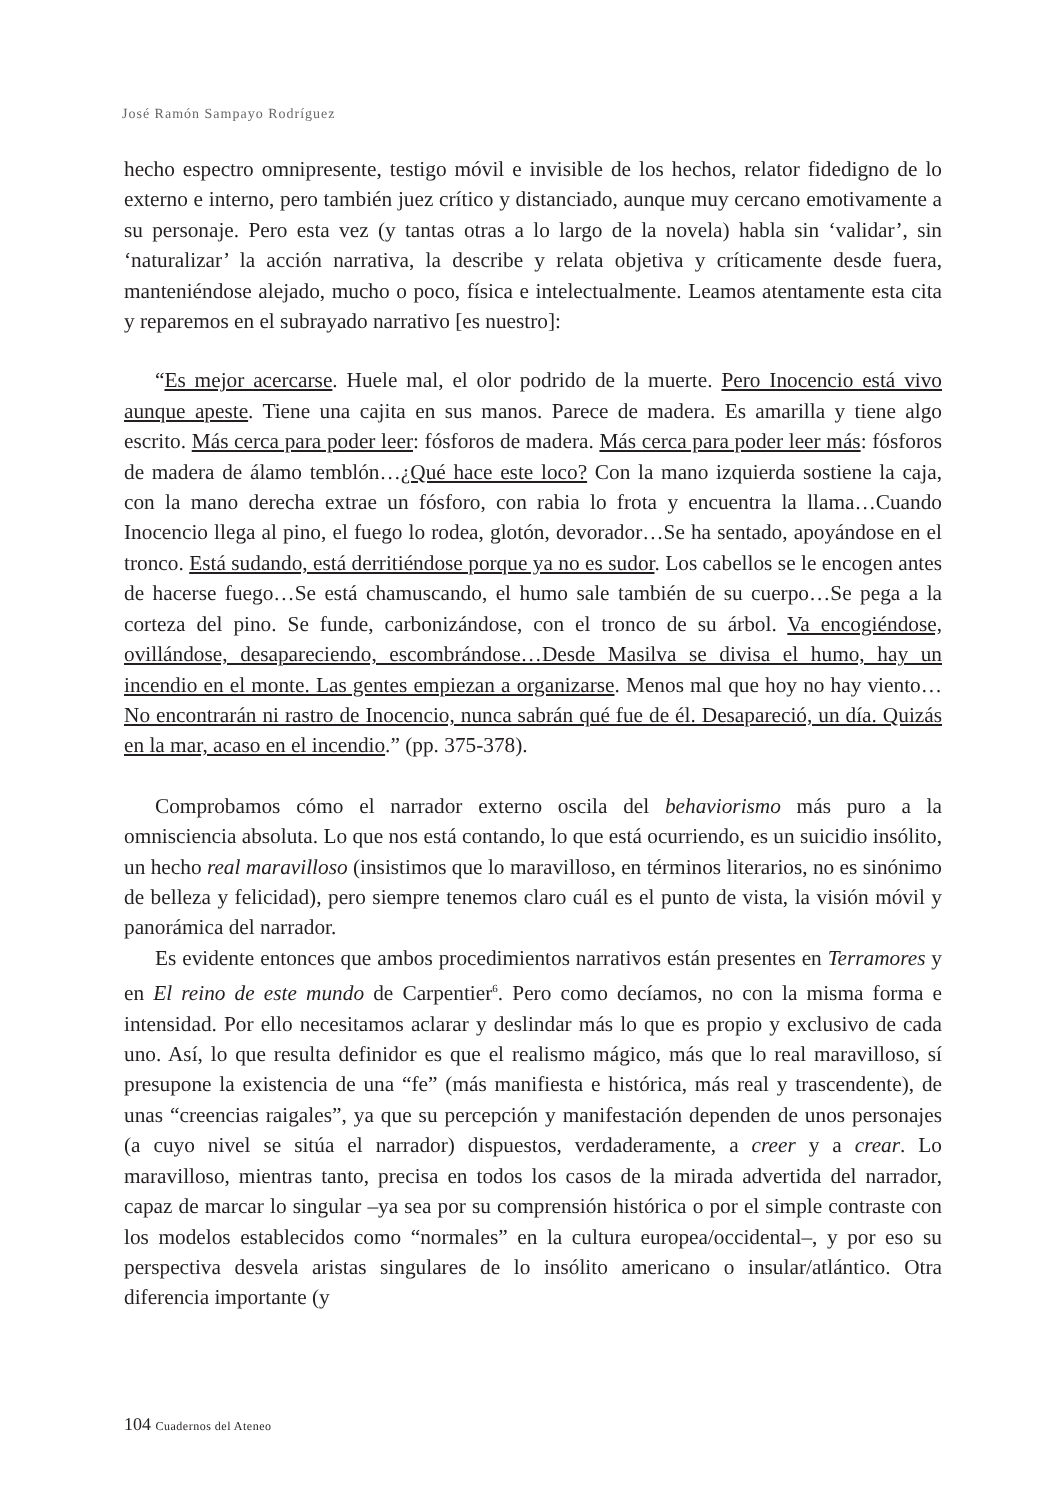José Ramón Sampayo Rodríguez
hecho espectro omnipresente, testigo móvil e invisible de los hechos, relator fidedigno de lo externo e interno, pero también juez crítico y distanciado, aunque muy cercano emotivamente a su personaje. Pero esta vez (y tantas otras a lo largo de la novela) habla sin ‘validar’, sin ‘naturalizar’ la acción narrativa, la describe y relata objetiva y críticamente desde fuera, manteniéndose alejado, mucho o poco, física e intelectualmente. Leamos atentamente esta cita y reparemos en el subrayado narrativo [es nuestro]:
“Es mejor acercarse. Huele mal, el olor podrido de la muerte. Pero Inocencio está vivo aunque apeste. Tiene una cajita en sus manos. Parece de madera. Es amarilla y tiene algo escrito. Más cerca para poder leer: fósforos de madera. Más cerca para poder leer más: fósforos de madera de álamo temblón…¿Qué hace este loco? Con la mano izquierda sostiene la caja, con la mano derecha extrae un fósforo, con rabia lo frota y encuentra la llama…Cuando Inocencio llega al pino, el fuego lo rodea, glotón, devorador…Se ha sentado, apoyándose en el tronco. Está sudando, está derritiéndose porque ya no es sudor. Los cabellos se le encogen antes de hacerse fuego…Se está chamuscando, el humo sale también de su cuerpo…Se pega a la corteza del pino. Se funde, carbonizándose, con el tronco de su árbol. Va encogiéndose, ovillándose, desapareciendo, escombrándose…Desde Masilva se divisa el humo, hay un incendio en el monte. Las gentes empiezan a organizarse. Menos mal que hoy no hay viento…No encontrarán ni rastro de Inocencio, nunca sabrán qué fue de él. Desapareció, un día. Quizás en la mar, acaso en el incendio.” (pp. 375-378).
Comprobamos cómo el narrador externo oscila del behaviorismo más puro a la omnisciencia absoluta. Lo que nos está contando, lo que está ocurriendo, es un suicidio insólito, un hecho real maravilloso (insistimos que lo maravilloso, en términos literarios, no es sinónimo de belleza y felicidad), pero siempre tenemos claro cuál es el punto de vista, la visión móvil y panorámica del narrador.
Es evidente entonces que ambos procedimientos narrativos están presentes en Terramores y en El reino de este mundo de Carpentier<sup>6</sup>. Pero como decíamos, no con la misma forma e intensidad. Por ello necesitamos aclarar y deslindar más lo que es propio y exclusivo de cada uno. Así, lo que resulta definidor es que el realismo mágico, más que lo real maravilloso, sí presupone la existencia de una “fe” (más manifiesta e histórica, más real y trascendente), de unas “creencias raigales”, ya que su percepción y manifestación dependen de unos personajes (a cuyo nivel se sitúa el narrador) dispuestos, verdaderamente, a creer y a crear. Lo maravilloso, mientras tanto, precisa en todos los casos de la mirada advertida del narrador, capaz de marcar lo singular –ya sea por su comprensión histórica o por el simple contraste con los modelos establecidos como “normales” en la cultura europea/occidental–, y por eso su perspectiva desvela aristas singulares de lo insólito americano o insular/atlántico. Otra diferencia importante (y
104 Cuadernos del Ateneo